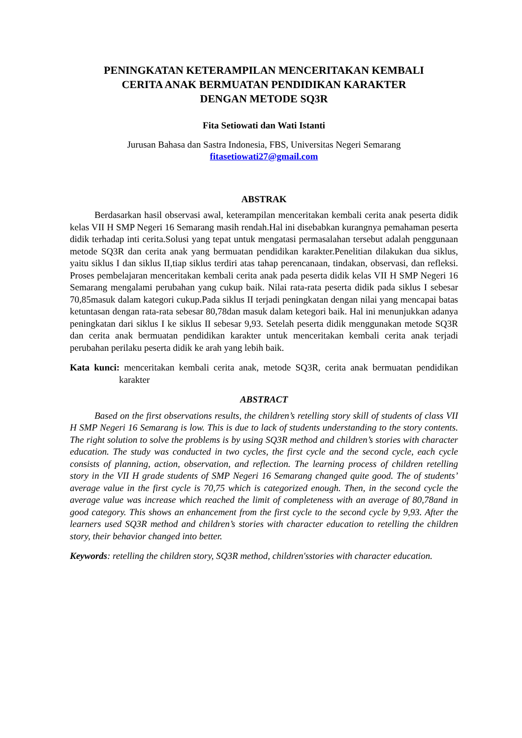PENINGKATAN KETERAMPILAN MENCERITAKAN KEMBALI
CERITA ANAK BERMUATAN PENDIDIKAN KARAKTER
DENGAN METODE SQ3R
Fita Setiowati dan Wati Istanti
Jurusan Bahasa dan Sastra Indonesia, FBS, Universitas Negeri Semarang
fitasetiowati27@gmail.com
ABSTRAK
Berdasarkan hasil observasi awal, keterampilan menceritakan kembali cerita anak peserta didik kelas VII H SMP Negeri 16 Semarang masih rendah.Hal ini disebabkan kurangnya pemahaman peserta didik terhadap inti cerita.Solusi yang tepat untuk mengatasi permasalahan tersebut adalah penggunaan metode SQ3R dan cerita anak yang bermuatan pendidikan karakter.Penelitian dilakukan dua siklus, yaitu siklus I dan siklus II,tiap siklus terdiri atas tahap perencanaan, tindakan, observasi, dan refleksi. Proses pembelajaran menceritakan kembali cerita anak pada peserta didik kelas VII H SMP Negeri 16 Semarang mengalami perubahan yang cukup baik. Nilai rata-rata peserta didik pada siklus I sebesar 70,85masuk dalam kategori cukup.Pada siklus II terjadi peningkatan dengan nilai yang mencapai batas ketuntasan dengan rata-rata sebesar 80,78dan masuk dalam ketegori baik. Hal ini menunjukkan adanya peningkatan dari siklus I ke siklus II sebesar 9,93. Setelah peserta didik menggunakan metode SQ3R dan cerita anak bermuatan pendidikan karakter untuk menceritakan kembali cerita anak terjadi perubahan perilaku peserta didik ke arah yang lebih baik.
Kata kunci: menceritakan kembali cerita anak, metode SQ3R, cerita anak bermuatan pendidikan karakter
ABSTRACT
Based on the first observations results, the children’s retelling story skill of students of class VII H SMP Negeri 16 Semarang is low. This is due to lack of students understanding to the story contents. The right solution to solve the problems is by using SQ3R method and children’s stories with character education. The study was conducted in two cycles, the first cycle and the second cycle, each cycle consists of planning, action, observation, and reflection. The learning process of children retelling story in the VII H grade students of SMP Negeri 16 Semarang changed quite good. The of students’ average value in the first cycle is 70,75 which is categorized enough. Then, in the second cycle the average value was increase which reached the limit of completeness with an average of 80,78and in good category. This shows an enhancement from the first cycle to the second cycle by 9,93. After the learners used SQ3R method and children’s stories with character education to retelling the children story, their behavior changed into better.
Keywords: retelling the children story, SQ3R method, children'sstories with character education.